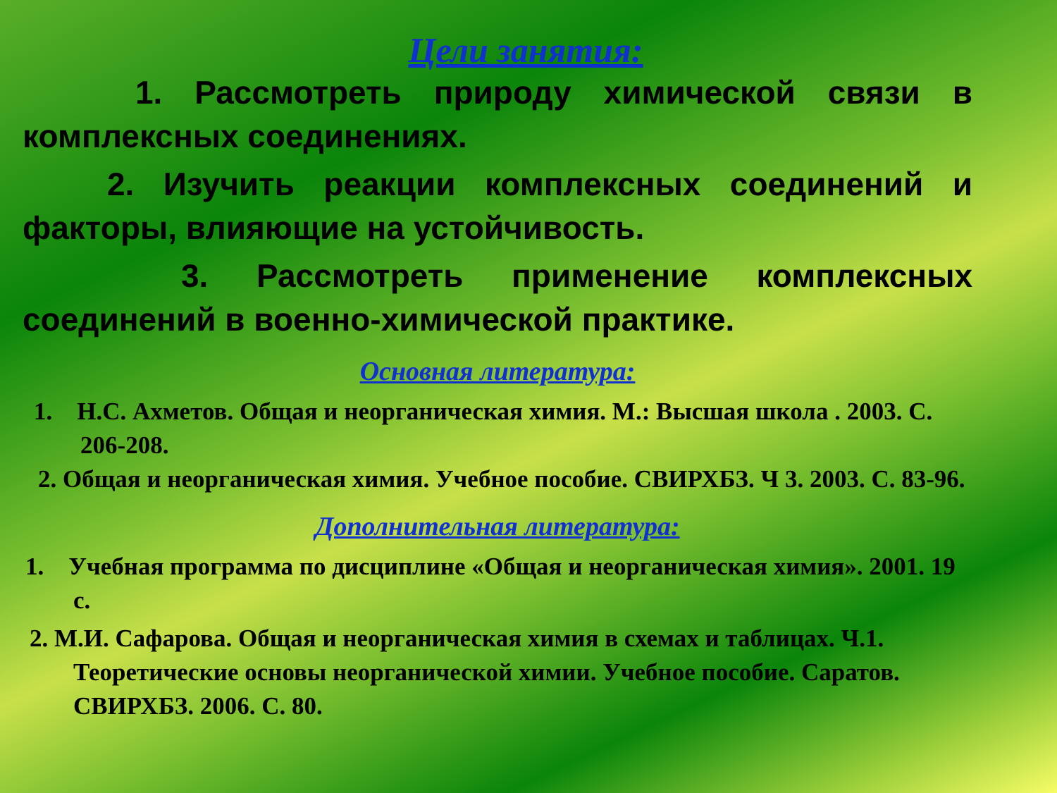Цели занятия:
1. Рассмотреть природу химической связи в комплексных соединениях.
2. Изучить реакции комплексных соединений и факторы, влияющие на устойчивость.
3. Рассмотреть применение комплексных соединений в военно-химической практике.
Основная литература:
1. Н.С. Ахметов. Общая и неорганическая химия. М.: Высшая школа . 2003. С. 206-208.
2. Общая и неорганическая химия. Учебное пособие. СВИРХБЗ. Ч 3. 2003. С. 83-96.
Дополнительная литература:
1. Учебная программа по дисциплине «Общая и неорганическая химия». 2001. 19 с.
2. М.И. Сафарова. Общая и неорганическая химия в схемах и таблицах. Ч.1. Теоретические основы неорганической химии. Учебное пособие. Саратов. СВИРХБЗ. 2006. С. 80.